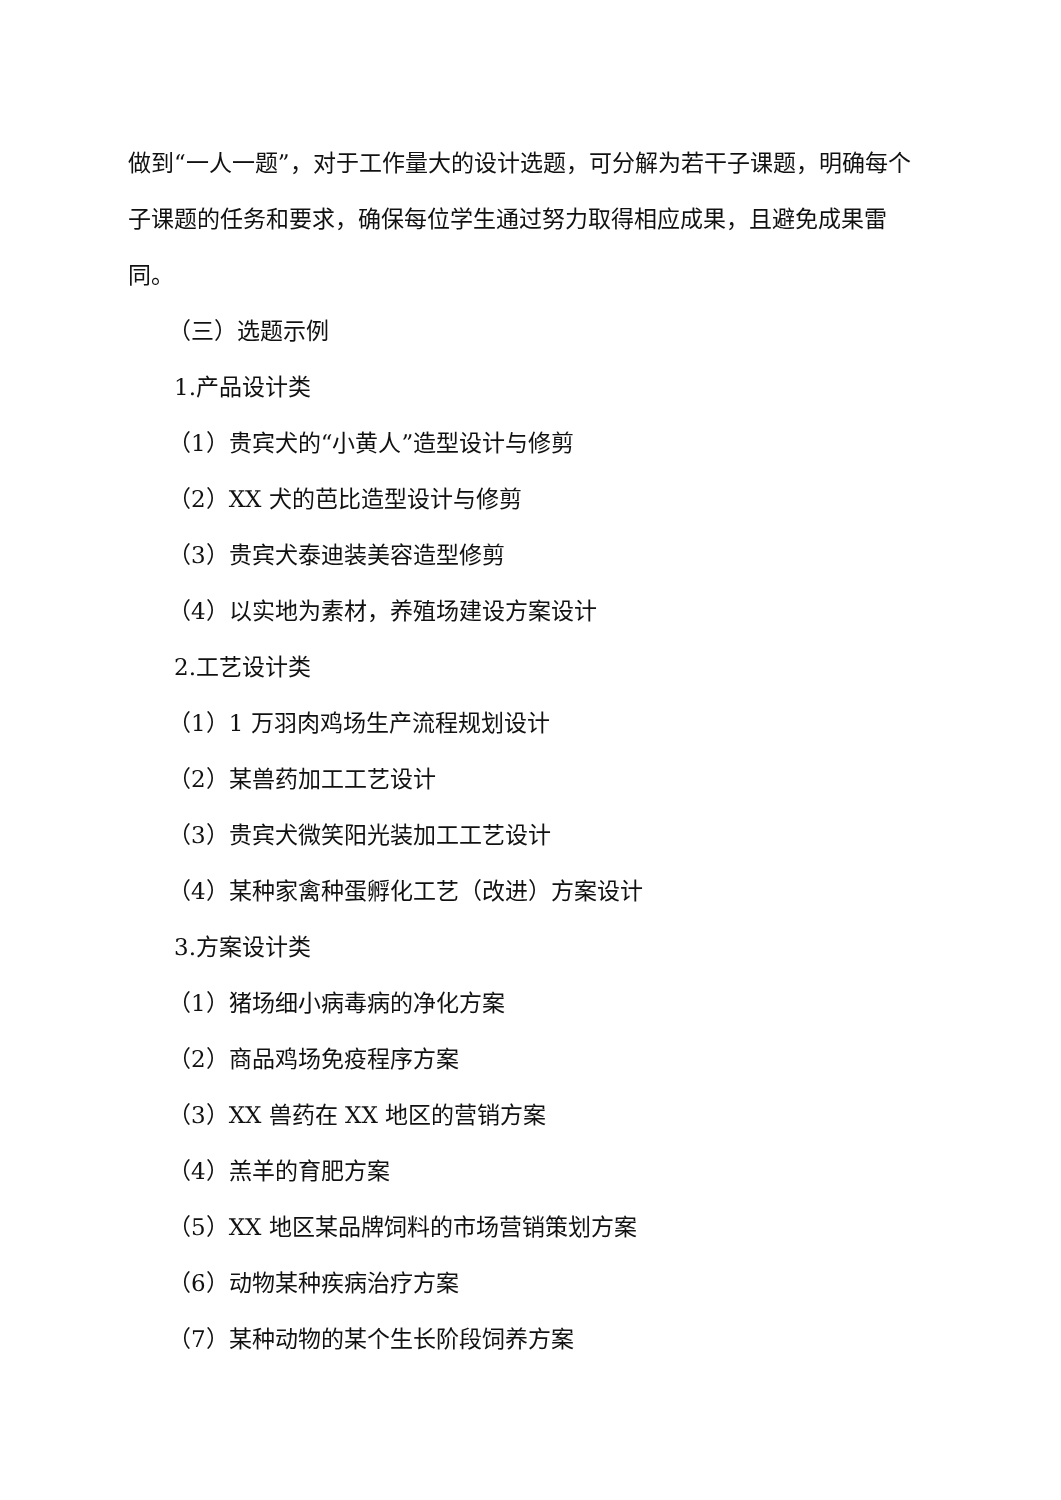做到“一人一题”，对于工作量大的设计选题，可分解为若干子课题，明确每个子课题的任务和要求，确保每位学生通过努力取得相应成果，且避免成果雷同。
（三）选题示例
1.产品设计类
（1）贵宾犬的“小黄人”造型设计与修剪
（2）XX 犬的芭比造型设计与修剪
（3）贵宾犬泰迪装美容造型修剪
（4）以实地为素材，养殖场建设方案设计
2.工艺设计类
（1）1 万羽肉鸡场生产流程规划设计
（2）某兽药加工工艺设计
（3）贵宾犬微笑阳光装加工工艺设计
（4）某种家禽种蛋孵化工艺（改进）方案设计
3.方案设计类
（1）猪场细小病毒病的净化方案
（2）商品鸡场免疫程序方案
（3）XX 兽药在 XX 地区的营销方案
（4）羔羊的育肥方案
（5）XX 地区某品牌饲料的市场营销策划方案
（6）动物某种疾病治疗方案
（7）某种动物的某个生长阶段饲养方案